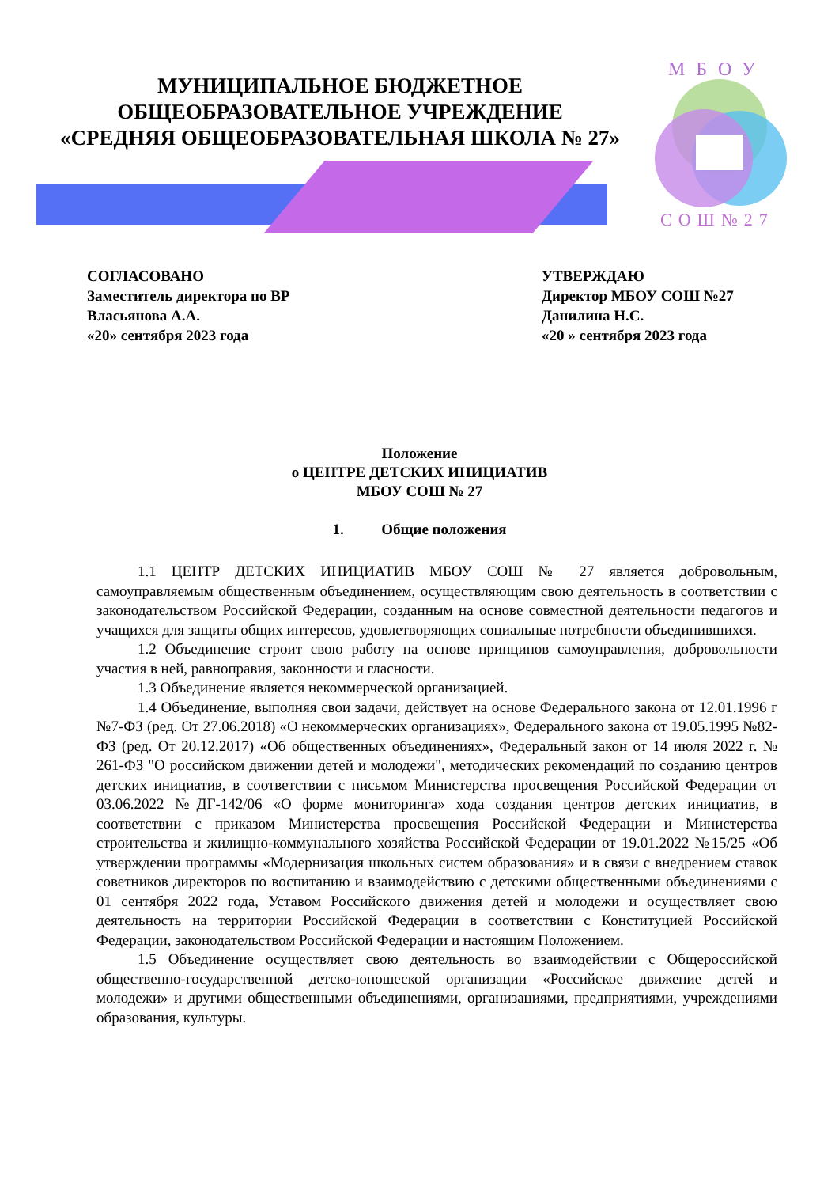МУНИЦИПАЛЬНОЕ БЮДЖЕТНОЕ
ОБЩЕОБРАЗОВАТЕЛЬНОЕ УЧРЕЖДЕНИЕ
«СРЕДНЯЯ ОБЩЕОБРАЗОВАТЕЛЬНАЯ ШКОЛА № 27»
МБОУ
СОШ№27
СОГЛАСОВАНО
Заместитель директора по ВР
Власьянова А.А.
«20» сентября 2023 года
УТВЕРЖДАЮ
Директор МБОУ СОШ №27
Данилина Н.С.
«20 » сентября 2023 года
Положение
о ЦЕНТРЕ ДЕТСКИХ ИНИЦИАТИВ
МБОУ СОШ № 27
1. Общие положения
1.1 ЦЕНТР ДЕТСКИХ ИНИЦИАТИВ МБОУ СОШ № 27 является добровольным, самоуправляемым общественным объединением, осуществляющим свою деятельность в соответствии с законодательством Российской Федерации, созданным на основе совместной деятельности педагогов и учащихся для защиты общих интересов, удовлетворяющих социальные потребности объединившихся.
1.2 Объединение строит свою работу на основе принципов самоуправления, добровольности участия в ней, равноправия, законности и гласности.
1.3 Объединение является некоммерческой организацией.
1.4 Объединение, выполняя свои задачи, действует на основе Федерального закона от 12.01.1996 г №7-ФЗ (ред. От 27.06.2018) «О некоммерческих организациях», Федерального закона от 19.05.1995 №82-ФЗ (ред. От 20.12.2017) «Об общественных объединениях», Федеральный закон от 14 июля 2022 г. № 261-ФЗ "О российском движении детей и молодежи", методических рекомендаций по созданию центров детских инициатив, в соответствии с письмом Министерства просвещения Российской Федерации от 03.06.2022 №ДГ-142/06 «О форме мониторинга» хода создания центров детских инициатив, в соответствии с приказом Министерства просвещения Российской Федерации и Министерства строительства и жилищно-коммунального хозяйства Российской Федерации от 19.01.2022 №15/25 «Об утверждении программы «Модернизация школьных систем образования» и в связи с внедрением ставок советников директоров по воспитанию и взаимодействию с детскими общественными объединениями с 01 сентября 2022 года, Уставом Российского движения детей и молодежи и осуществляет свою деятельность на территории Российской Федерации в соответствии с Конституцией Российской Федерации, законодательством Российской Федерации и настоящим Положением.
1.5 Объединение осуществляет свою деятельность во взаимодействии с Общероссийской общественно-государственной детско-юношеской организации «Российское движение детей и молодежи» и другими общественными объединениями, организациями, предприятиями, учреждениями образования, культуры.